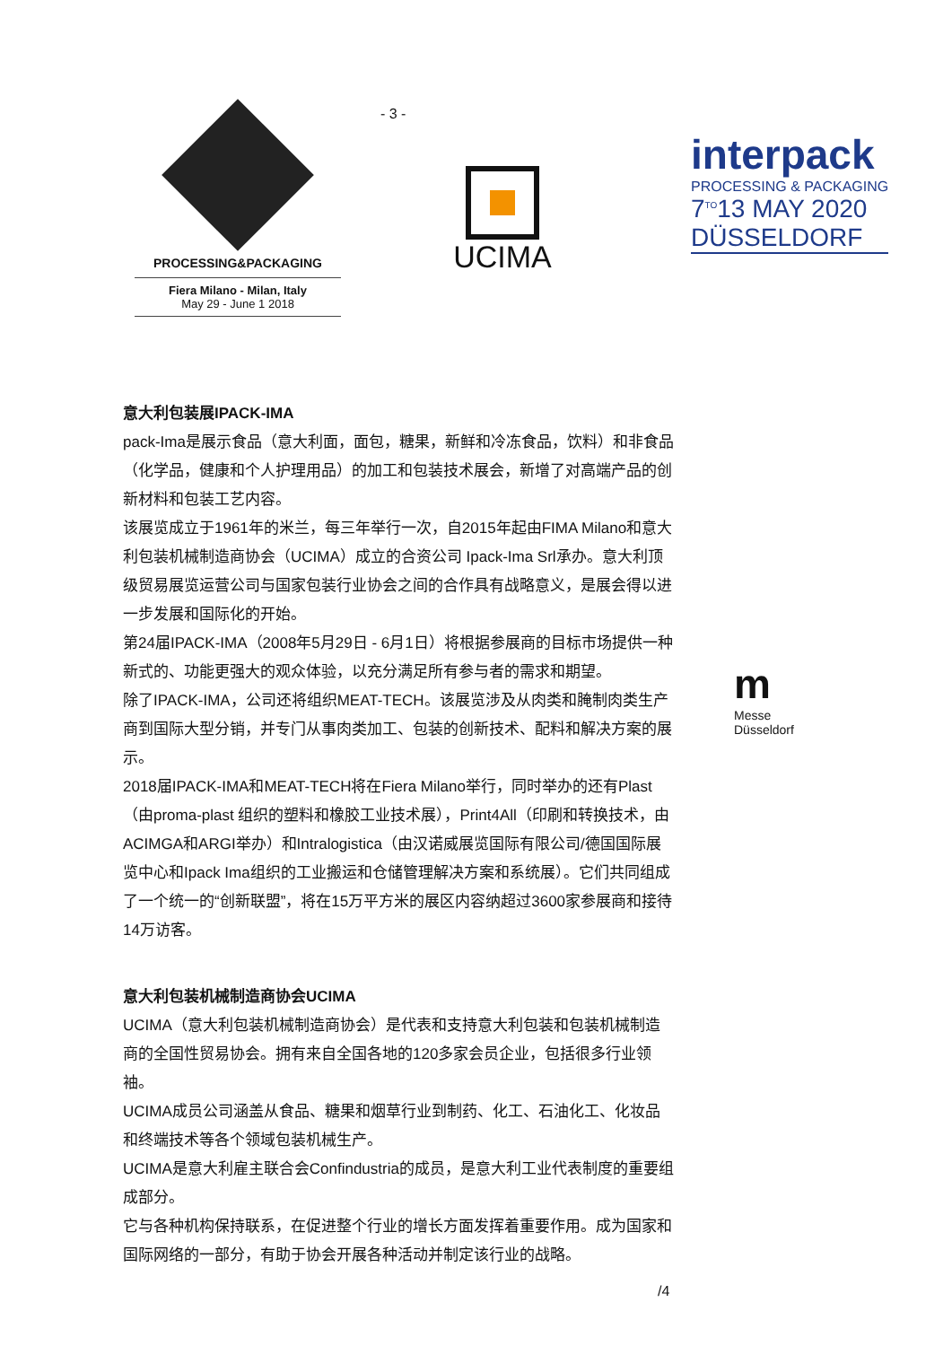- 3 -
PROCESSING&PACKAGING
Fiera Milano - Milan, Italy
May 29 - June 1 2018
UCIMA
interpack
PROCESSING & PACKAGING
7<sup>TO</sup>13 MAY 2020
DÜSSELDORF
m
Messe
Düsseldorf
意大利包装展IPACK-IMA
pack-Ima是展示食品（意大利面，面包，糖果，新鲜和冷冻食品，饮料）和非食品（化学品，健康和个人护理用品）的加工和包装技术展会，新增了对高端产品的创新材料和包装工艺内容。
该展览成立于1961年的米兰，每三年举行一次，自2015年起由FIMA Milano和意大利包装机械制造商协会（UCIMA）成立的合资公司 Ipack-Ima Srl承办。意大利顶级贸易展览运营公司与国家包装行业协会之间的合作具有战略意义，是展会得以进一步发展和国际化的开始。
第24届IPACK-IMA（2008年5月29日 - 6月1日）将根据参展商的目标市场提供一种新式的、功能更强大的观众体验，以充分满足所有参与者的需求和期望。
除了IPACK-IMA，公司还将组织MEAT-TECH。该展览涉及从肉类和腌制肉类生产商到国际大型分销，并专门从事肉类加工、包装的创新技术、配料和解决方案的展示。
2018届IPACK-IMA和MEAT-TECH将在Fiera Milano举行，同时举办的还有Plast（由proma-plast 组织的塑料和橡胶工业技术展），Print4All（印刷和转换技术，由ACIMGA和ARGI举办）和Intralogistica（由汉诺威展览国际有限公司/德国国际展览中心和Ipack Ima组织的工业搬运和仓储管理解决方案和系统展）。它们共同组成了一个统一的“创新联盟”，将在15万平方米的展区内容纳超过3600家参展商和接待14万访客。
意大利包装机械制造商协会UCIMA
UCIMA（意大利包装机械制造商协会）是代表和支持意大利包装和包装机械制造商的全国性贸易协会。拥有来自全国各地的120多家会员企业，包括很多行业领袖。
UCIMA成员公司涵盖从食品、糖果和烟草行业到制药、化工、石油化工、化妆品和终端技术等各个领域包装机械生产。
UCIMA是意大利雇主联合会Confindustria的成员，是意大利工业代表制度的重要组成部分。
它与各种机构保持联系，在促进整个行业的增长方面发挥着重要作用。成为国家和国际网络的一部分，有助于协会开展各种活动并制定该行业的战略。
/4